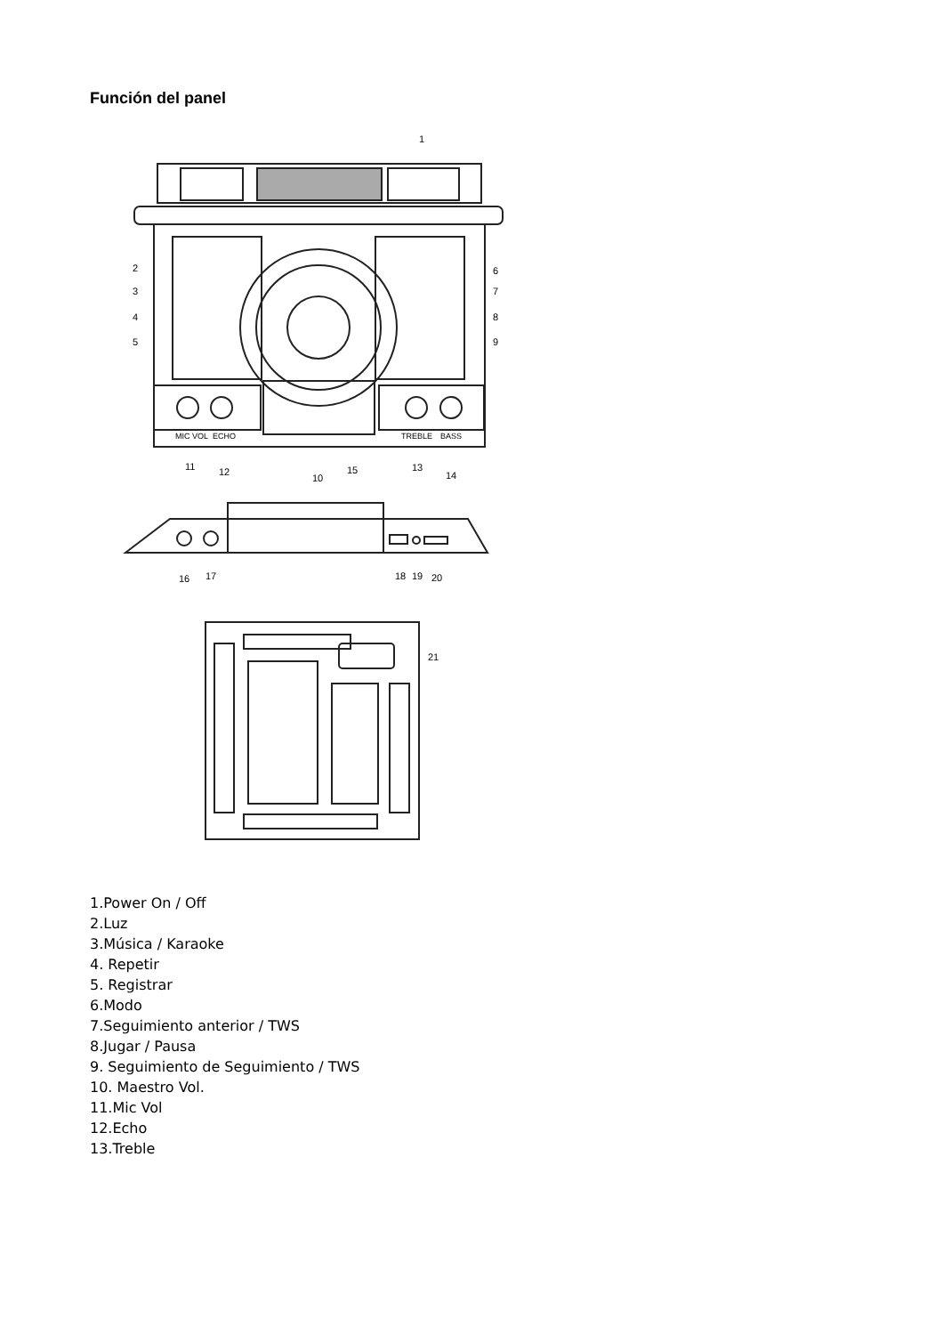Función del panel
1
2
3
4
5
6
7
8
9
10
11
12
13
14
15
MIC VOL
ECHO
TREBLE
BASS
16
17
18
19
20
21
1.Power On / Off
2.Luz
3.Música / Karaoke
4. Repetir
5. Registrar
6.Modo
7.Seguimiento anterior / TWS
8.Jugar / Pausa
9. Seguimiento de Seguimiento / TWS
10. Maestro Vol.
11.Mic Vol
12.Echo
13.Treble